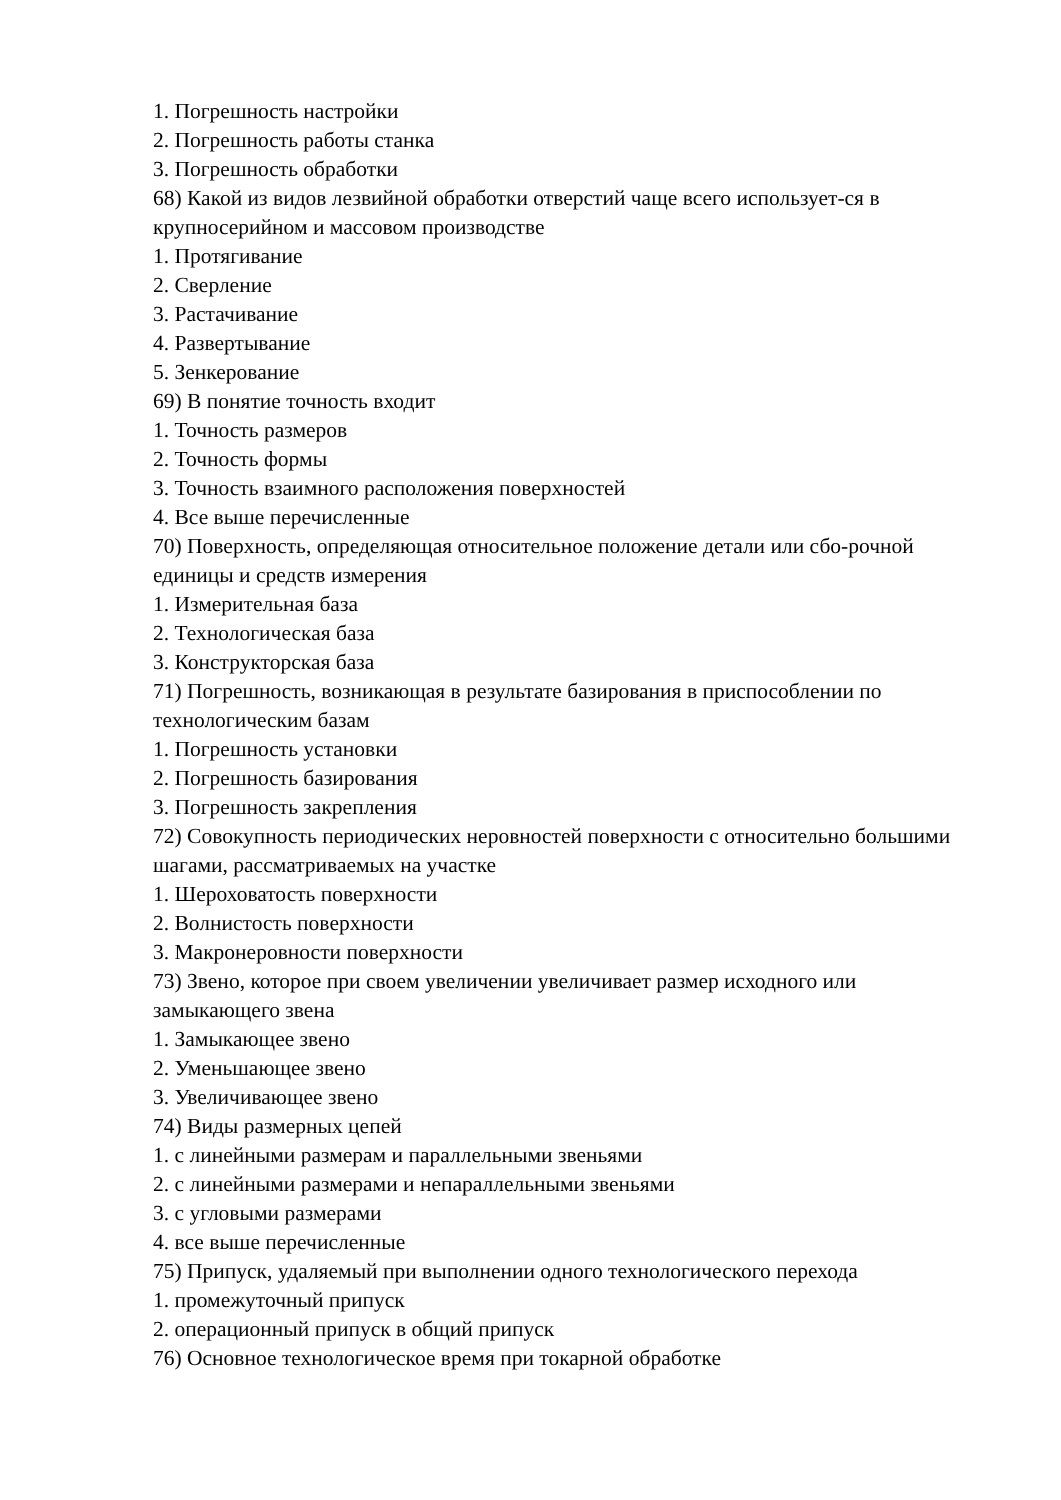1. Погрешность настройки
2. Погрешность работы станка
3. Погрешность обработки
68) Какой из видов лезвийной обработки отверстий чаще всего использует-ся в крупносерийном и массовом производстве
1. Протягивание
2. Сверление
3. Растачивание
4. Развертывание
5. Зенкерование
69) В понятие точность входит
1. Точность размеров
2. Точность формы
3. Точность взаимного расположения поверхностей
4. Все выше перечисленные
70) Поверхность, определяющая относительное положение детали или сбо-рочной единицы и средств измерения
1. Измерительная база
2. Технологическая база
3. Конструкторская база
71) Погрешность, возникающая в результате базирования в приспособлении по технологическим базам
1. Погрешность установки
2. Погрешность базирования
3. Погрешность закрепления
72) Совокупность периодических неровностей поверхности с относительно большими шагами, рассматриваемых на участке
1. Шероховатость поверхности
2. Волнистость поверхности
3. Макронеровности поверхности
73) Звено, которое при своем увеличении увеличивает размер исходного или замыкающего звена
1. Замыкающее звено
2. Уменьшающее звено
3. Увеличивающее звено
74) Виды размерных цепей
1. с линейными размерам и параллельными звеньями
2. с линейными размерами и непараллельными звеньями
3. с угловыми размерами
4. все выше перечисленные
75) Припуск, удаляемый при выполнении одного технологического перехода
1. промежуточный припуск
2. операционный припуск в общий припуск
76) Основное технологическое время при токарной обработке